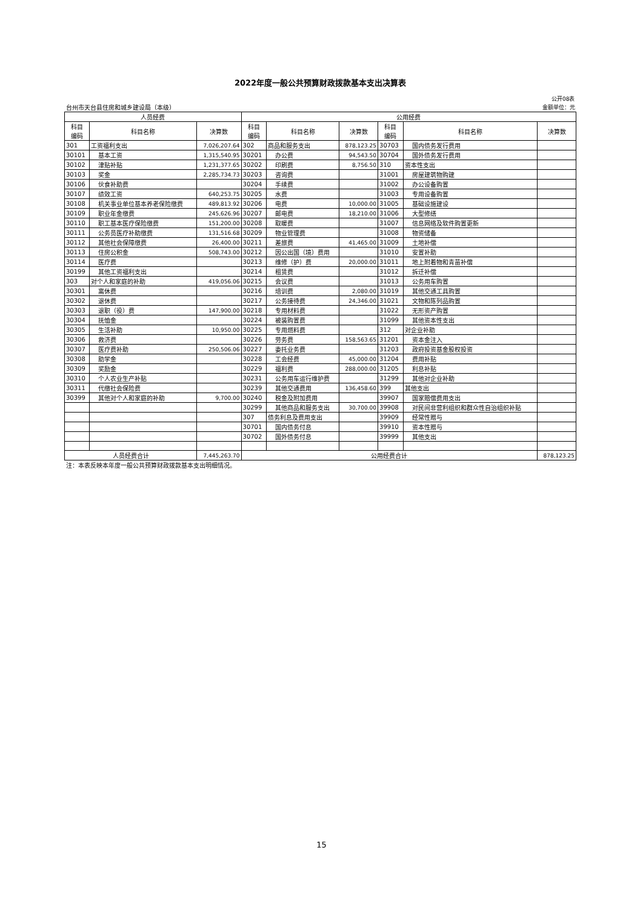2022年度一般公共预算财政拨款基本支出决算表
| 公开08表 | | | | | | | | |
| 台州市天台县住房和城乡建设局（本级） | | | | | | 金额单位：元 | | |
| 人员经费 | | | 公用经费 | | | | | |
| 科目 编码 | 科目名称 | 决算数 | 科目 编码 | 科目名称 | 决算数 | 科目 编码 | 科目名称 | 决算数 |
| 301 | 工资福利支出 | 7,026,207.64 | 302 | 商品和服务支出 | 878,123.25 | 30703 | 国内债务发行费用 | |
| 30101 | 基本工资 | 1,315,540.95 | 30201 | 办公费 | 94,543.50 | 30704 | 国外债务发行费用 | |
| 30102 | 津贴补贴 | 1,231,377.65 | 30202 | 印刷费 | 8,756.50 | 310 | 资本性支出 | |
| 30103 | 奖金 | 2,285,734.73 | 30203 | 咨询费 | | 31001 | 房屋建筑物购建 | |
| 30106 | 伙食补助费 | | 30204 | 手续费 | | 31002 | 办公设备购置 | |
| 30107 | 绩效工资 | 640,253.75 | 30205 | 水费 | | 31003 | 专用设备购置 | |
| 30108 | 机关事业单位基本养老保险缴费 | 489,813.92 | 30206 | 电费 | 10,000.00 | 31005 | 基础设施建设 | |
| 30109 | 职业年金缴费 | 245,626.96 | 30207 | 邮电费 | 18,210.00 | 31006 | 大型修缮 | |
| 30110 | 职工基本医疗保险缴费 | 151,200.00 | 30208 | 取暖费 | | 31007 | 信息网络及软件购置更新 | |
| 30111 | 公务员医疗补助缴费 | 131,516.68 | 30209 | 物业管理费 | | 31008 | 物资储备 | |
| 30112 | 其他社会保障缴费 | 26,400.00 | 30211 | 差旅费 | 41,465.00 | 31009 | 土地补偿 | |
| 30113 | 住房公积金 | 508,743.00 | 30212 | 因公出国（境）费用 | | 31010 | 安置补助 | |
| 30114 | 医疗费 | | 30213 | 维修（护）费 | 20,000.00 | 31011 | 地上附着物和青苗补偿 | |
| 30199 | 其他工资福利支出 | | 30214 | 租赁费 | | 31012 | 拆迁补偿 | |
| 303 | 对个人和家庭的补助 | 419,056.06 | 30215 | 会议费 | | 31013 | 公务用车购置 | |
| 30301 | 离休费 | | 30216 | 培训费 | 2,080.00 | 31019 | 其他交通工具购置 | |
| 30302 | 退休费 | | 30217 | 公务接待费 | 24,346.00 | 31021 | 文物和陈列品购置 | |
| 30303 | 退职（役）费 | 147,900.00 | 30218 | 专用材料费 | | 31022 | 无形资产购置 | |
| 30304 | 抚恤金 | | 30224 | 被装购置费 | | 31099 | 其他资本性支出 | |
| 30305 | 生活补助 | 10,950.00 | 30225 | 专用燃料费 | | 312 | 对企业补助 | |
| 30306 | 救济费 | | 30226 | 劳务费 | 158,563.65 | 31201 | 资本金注入 | |
| 30307 | 医疗费补助 | 250,506.06 | 30227 | 委托业务费 | | 31203 | 政府投资基金股权投资 | |
| 30308 | 助学金 | | 30228 | 工会经费 | 45,000.00 | 31204 | 费用补贴 | |
| 30309 | 奖励金 | | 30229 | 福利费 | 288,000.00 | 31205 | 利息补贴 | |
| 30310 | 个人农业生产补贴 | | 30231 | 公务用车运行维护费 | | 31299 | 其他对企业补助 | |
| 30311 | 代缴社会保险费 | | 30239 | 其他交通费用 | 136,458.60 | 399 | 其他支出 | |
| 30399 | 其他对个人和家庭的补助 | 9,700.00 | 30240 | 税金及附加费用 | | 39907 | 国家赔偿费用支出 | |
| | | | 30299 | 其他商品和服务支出 | 30,700.00 | 39908 | 对民间非营利组织和群众性自治组织补贴 | |
| | | | 307 | 债务利息及费用支出 | | 39909 | 经常性赠与 | |
| | | | 30701 | 国内债务付息 | | 39910 | 资本性赠与 | |
| | | | 30702 | 国外债务付息 | | 39999 | 其他支出 | |
| 人员经费合计 | | 7,445,263.70 | 公用经费合计 | | | | | 878,123.25 |
| 注：本表反映本年度一般公共预算财政拨款基本支出明细情况。 | | | | | | | | |
15